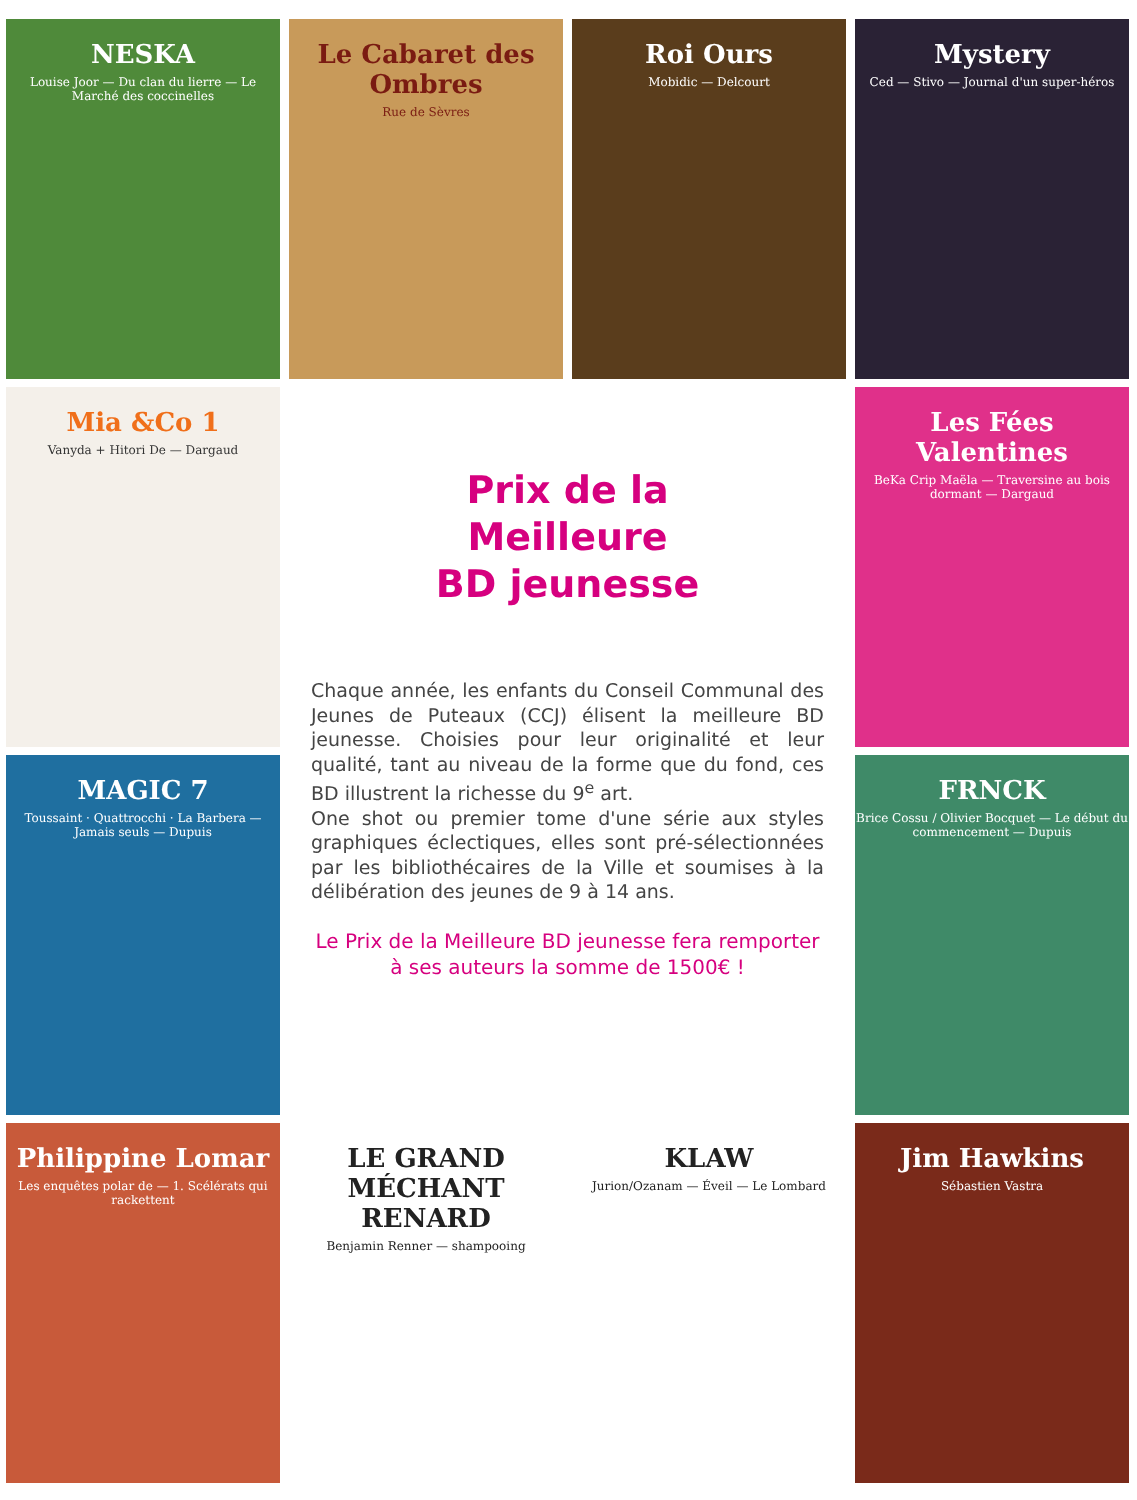NESKA
Louise Joor — Du clan du lierre — Le Marché des coccinelles
Le Cabaret des Ombres
Rue de Sèvres
Roi Ours
Mobidic — Delcourt
Mystery
Ced — Stivo — Journal d'un super-héros
Mia &Co 1
Vanyda + Hitori De — Dargaud
Prix de la
Meilleure
BD jeunesse
Chaque année, les enfants du Conseil Communal des Jeunes de Puteaux (CCJ) élisent la meilleure BD jeunesse. Choisies pour leur originalité et leur qualité, tant au niveau de la forme que du fond, ces BD illustrent la richesse du 9<sup>e</sup> art.
One shot ou premier tome d'une série aux styles graphiques éclectiques, elles sont pré-sélectionnées par les bibliothécaires de la Ville et soumises à la délibération des jeunes de 9 à 14 ans.
Le Prix de la Meilleure BD jeunesse fera remporter
à ses auteurs la somme de 1500€ !
Les Fées Valentines
BeKa Crip Maëla — Traversine au bois dormant — Dargaud
MAGIC 7
Toussaint · Quattrocchi · La Barbera — Jamais seuls — Dupuis
FRNCK
Brice Cossu / Olivier Bocquet — Le début du commencement — Dupuis
Philippine Lomar
Les enquêtes polar de — 1. Scélérats qui rackettent
LE GRAND MÉCHANT RENARD
Benjamin Renner — shampooing
KLAW
Jurion/Ozanam — Éveil — Le Lombard
Jim Hawkins
Sébastien Vastra